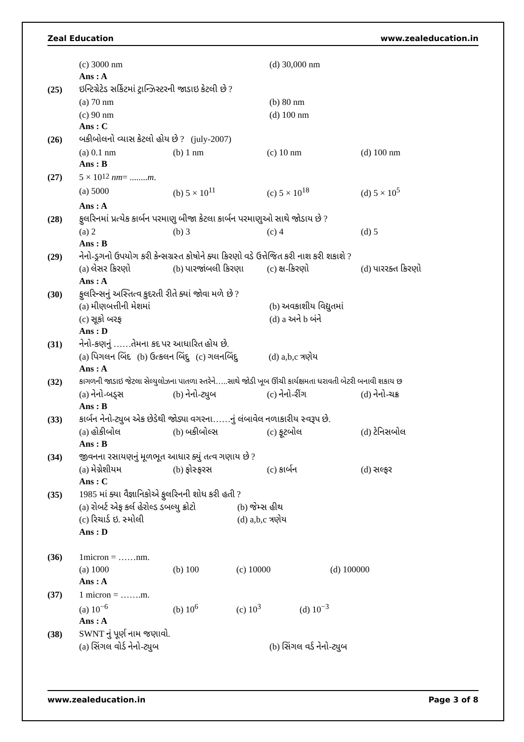Zeal Education www.zealeducation.in
(c) 3000 nm (d) 30,000 nm
Ans : A
(25)
ઇન્ટિગ્રેટેડ સર્કિટમાં ટ્રાન્ઝિસ્ટરની જાડાઇ કેટલી છે ?
(a) 70 nm (b) 80 nm
(c) 90 nm (d) 100 nm
Ans : C
(26)
બકીબોલનો વ્યાસ કેટલો હોય છે ? (july-2007)
(a) 0.1 nm (b) 1 nm (c) 10 nm (d) 100 nm
Ans : B
(27) 5 × 10<sup>12</sup> nm = ........ m.
(a) 5000 (b) 5 × 10<sup>11</sup> (c) 5 × 10<sup>18</sup> (d) 5 × 10<sup>5</sup>
Ans : A
(28)
ફુલરિનમાં પ્રત્યેક કાર્બન પરમાણુ બીજા કેટલા કાર્બન પરમાણુઓ સાથે જોડાય છે ?
(a) 2 (b) 3 (c) 4 (d) 5
Ans : B
(29)
નેનો-ડ્રગનો ઉપયોગ કરી કેન્સગ્રસ્ત કોષોને ક્યા કિરણો વડે ઉત્તેજિત કરી નાશ કરી શકાશે ?
(a) લેસર કિરણો (b) પારજાંબલી કિરણા (c) ક્ષ-કિરણો (d) પારરક્ત કિરણો
Ans : A
(30)
ફુલરિન્સનું અસ્તિત્વ કુદરતી રીતે ક્યાં જોવા મળે છે ?
(a) મીણબત્તીની મેશમાં (b) અવકાશીય વિદ્યુતમાં
(c) સૂકો બરફ (d) a અને b બંને
Ans : D
(31)
નેનો-કણનું ……તેમના કદ પર આધારિત હોય છે.
(a) પિગલન બિંદ (b) ઉત્કલન બિંદુ (c) ગલનબિંદુ (d) a,b,c ત્રણેય
Ans : A
(32)
કાગળની જાડાઇ જેટલા સેલ્યુલોઝના પાતળા સ્તરેને…..સાથે જોડી ખૂબ ઊંચી કાર્યક્ષમતા ધરાવતી બેટરી બનાવી શકાય છ
(a) નેનો-બડ્સ (b) નેનો-ટ્યુબ (c) નેનો-રીંગ (d) નેનો-ચક્ર
Ans : B
(33)
કાર્બન નેનો-ટ્યુબ એક છેડેથી જોડ્યા વગરના……નું લંબાવેલ નળાકારીય સ્વરૂપ છે.
(a) હોકીબોલ (b) બકીબોલ્સ (c) ફૂટબોલ (d) ટેનિસબોલ
Ans : B
(34)
જીવનના રસાયણનું મૂળભૂત આધાર ક્યું તત્વ ગણાય છે ?
(a) મેગ્નેશીયમ (b) ફોસ્ફરસ (c) કાર્બન (d) સલ્ફર
Ans : C
(35)
1985 માં ક્યા વૈજ્ઞાનિકોએ ફુલરિનની શોધ કરી હતી ?
(a) રોબર્ટ એફ કર્લ હેરોલ્ડ ડબલ્યુ ક્રોટો (b) જેમ્સ હીથ
(c) રિચાર્ડ ઇ. સ્મોલી (d) a,b,c ત્રણેય
Ans : D
(36) 1micron = ……nm.
(a) 1000 (b) 100 (c) 10000 (d) 100000
Ans : A
(37) 1 micron = …….m.
(a) 10<sup>−6</sup> (b) 10<sup>6</sup> (c) 10<sup>3</sup> (d) 10<sup>−3</sup>
Ans : A
(38) SWNT નું પૂર્ણ નામ જણાવો.
(a) સિંગલ વોર્ડ નેનો-ટ્યુબ (b) સિંગલ વર્ડ નેનો-ટ્યુબ
www.zealeducation.in Page 3 of 8